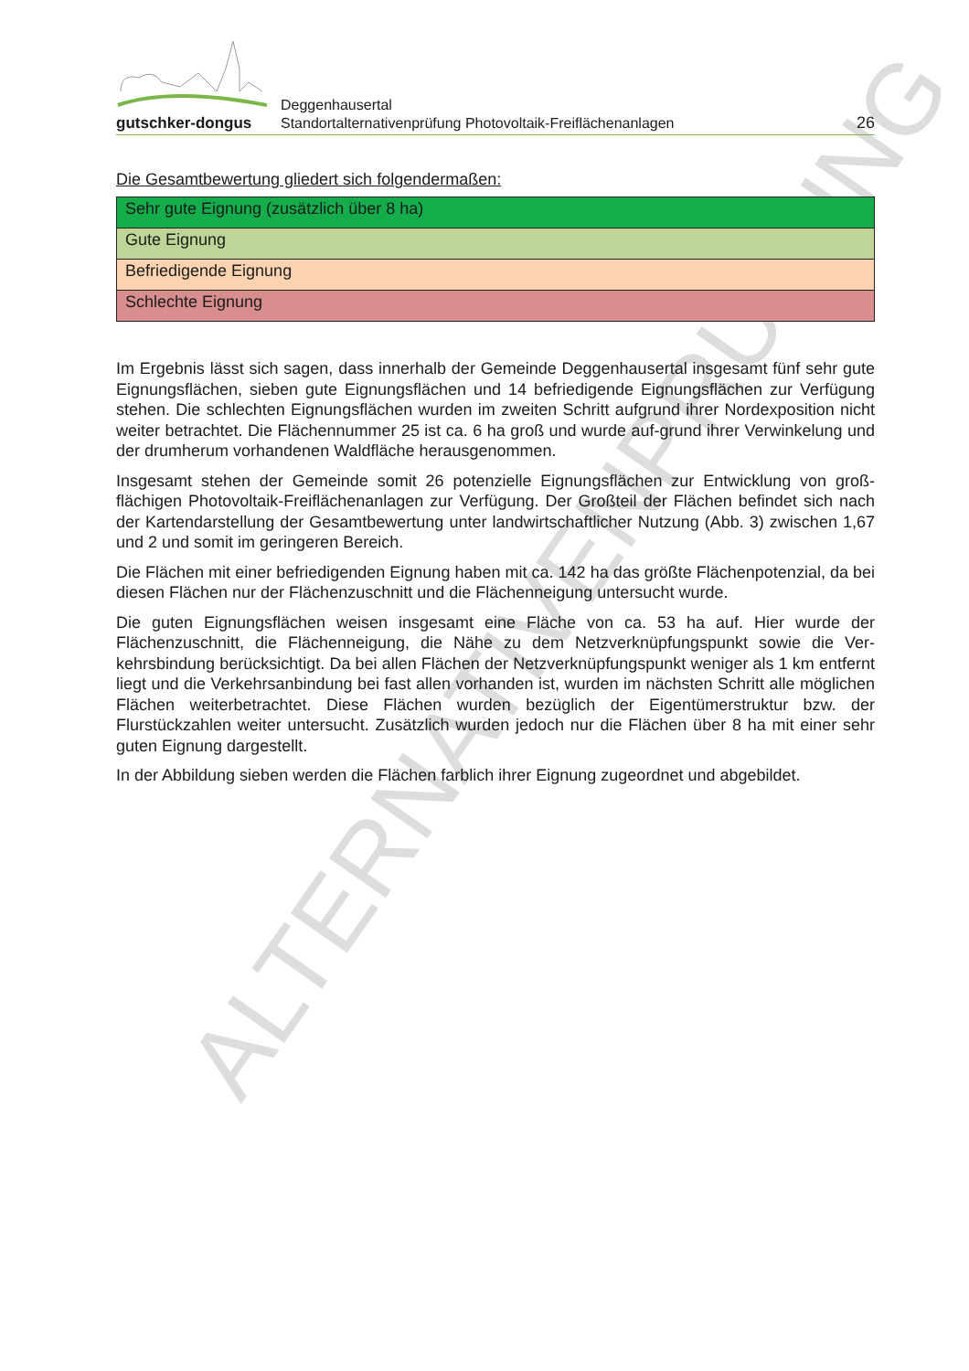ALTERNATIVENPRÜFUNG
gutschker-dongus
Deggenhausertal
Standortalternativenprüfung Photovoltaik-Freiflächenanlagen
26
Die Gesamtbewertung gliedert sich folgendermaßen:
| Sehr gute Eignung (zusätzlich über 8 ha) |
| Gute Eignung |
| Befriedigende Eignung |
| Schlechte Eignung |
Im Ergebnis lässt sich sagen, dass innerhalb der Gemeinde Deggenhausertal insgesamt fünf sehr gute Eignungsflächen, sieben gute Eignungsflächen und 14 befriedigende Eignungsflächen zur Verfügung stehen. Die schlechten Eignungsflächen wurden im zweiten Schritt aufgrund ihrer Nordexposition nicht weiter betrachtet. Die Flächennummer 25 ist ca. 6 ha groß und wurde auf-grund ihrer Verwinkelung und der drumherum vorhandenen Waldfläche herausgenommen.
Insgesamt stehen der Gemeinde somit 26 potenzielle Eignungsflächen zur Entwicklung von groß-flächigen Photovoltaik-Freiflächenanlagen zur Verfügung. Der Großteil der Flächen befindet sich nach der Kartendarstellung der Gesamtbewertung unter landwirtschaftlicher Nutzung (Abb. 3) zwischen 1,67 und 2 und somit im geringeren Bereich.
Die Flächen mit einer befriedigenden Eignung haben mit ca. 142 ha das größte Flächenpotenzial, da bei diesen Flächen nur der Flächenzuschnitt und die Flächenneigung untersucht wurde.
Die guten Eignungsflächen weisen insgesamt eine Fläche von ca. 53 ha auf. Hier wurde der Flächenzuschnitt, die Flächenneigung, die Nähe zu dem Netzverknüpfungspunkt sowie die Ver-kehrsbindung berücksichtigt. Da bei allen Flächen der Netzverknüpfungspunkt weniger als 1 km entfernt liegt und die Verkehrsanbindung bei fast allen vorhanden ist, wurden im nächsten Schritt alle möglichen Flächen weiterbetrachtet. Diese Flächen wurden bezüglich der Eigentümerstruktur bzw. der Flurstückzahlen weiter untersucht. Zusätzlich wurden jedoch nur die Flächen über 8 ha mit einer sehr guten Eignung dargestellt.
In der Abbildung sieben werden die Flächen farblich ihrer Eignung zugeordnet und abgebildet.